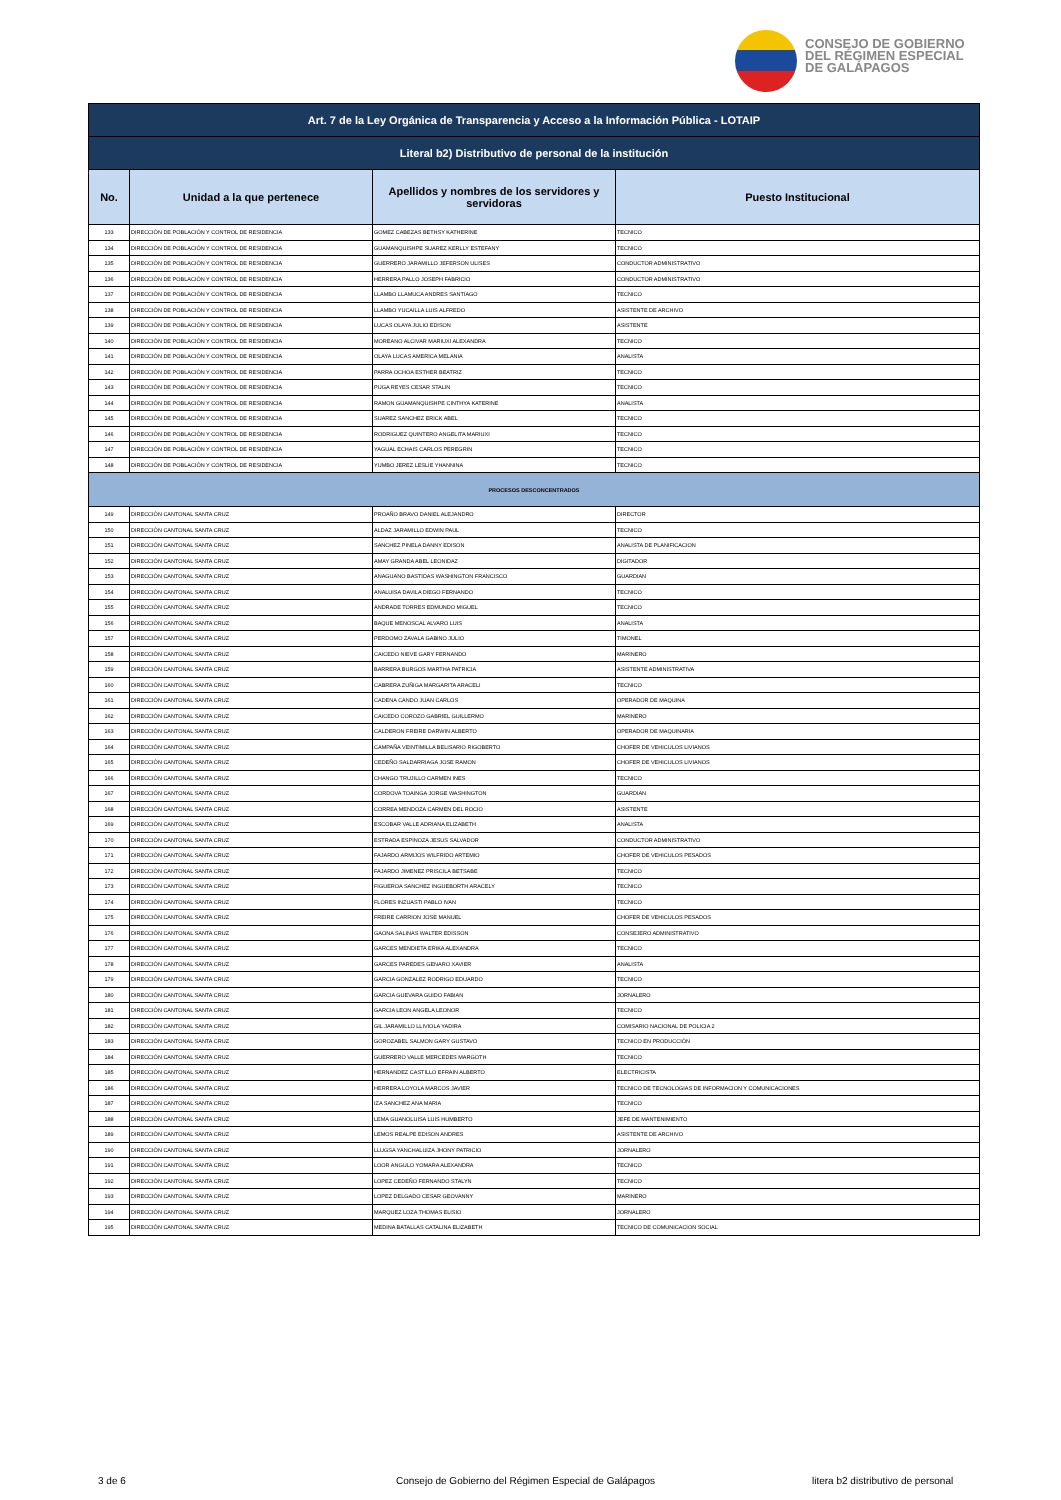CONSEJO DE GOBIERNO
DEL RÉGIMEN ESPECIAL
DE GALÁPAGOS
| Art. 7 de la Ley Orgánica de Transparencia y Acceso a la Información Pública - LOTAIP | | | |
| --- | --- | --- | --- |
| Literal b2) Distributivo de personal de la institución | | | |
| No. | Unidad a la que pertenece | Apellidos y nombres de los servidores y servidoras | Puesto Institucional |
| 133 | DIRECCIÓN DE POBLACIÓN Y CONTROL DE RESIDENCIA | GOMEZ CABEZAS BETHSY KATHERINE | TECNICO |
| 134 | DIRECCIÓN DE POBLACIÓN Y CONTROL DE RESIDENCIA | GUAMANQUISHPE SUAREZ KERLLY ESTEFANY | TECNICO |
| 135 | DIRECCIÓN DE POBLACIÓN Y CONTROL DE RESIDENCIA | GUERRERO JARAMILLO JEFERSON ULISES | CONDUCTOR ADMINISTRATIVO |
| 136 | DIRECCIÓN DE POBLACIÓN Y CONTROL DE RESIDENCIA | HERRERA PALLO JOSEPH FABRICIO | CONDUCTOR ADMINISTRATIVO |
| 137 | DIRECCIÓN DE POBLACIÓN Y CONTROL DE RESIDENCIA | LLAMBO LLAMUCA ANDRES SANTIAGO | TECNICO |
| 138 | DIRECCIÓN DE POBLACIÓN Y CONTROL DE RESIDENCIA | LLAMBO YUCAILLA LUIS ALFREDO | ASISTENTE DE ARCHIVO |
| 139 | DIRECCIÓN DE POBLACIÓN Y CONTROL DE RESIDENCIA | LUCAS OLAYA JULIO EDISON | ASISTENTE |
| 140 | DIRECCIÓN DE POBLACIÓN Y CONTROL DE RESIDENCIA | MOREANO ALCIVAR MARIUXI ALEXANDRA | TECNICO |
| 141 | DIRECCIÓN DE POBLACIÓN Y CONTROL DE RESIDENCIA | OLAYA LUCAS AMERICA MELANIA | ANALISTA |
| 142 | DIRECCIÓN DE POBLACIÓN Y CONTROL DE RESIDENCIA | PARRA OCHOA ESTHER BEATRIZ | TECNICO |
| 143 | DIRECCIÓN DE POBLACIÓN Y CONTROL DE RESIDENCIA | PUGA REYES CESAR STALIN | TECNICO |
| 144 | DIRECCIÓN DE POBLACIÓN Y CONTROL DE RESIDENCIA | RAMON GUAMANQUISHPE CINTHYA KATERINE | ANALISTA |
| 145 | DIRECCIÓN DE POBLACIÓN Y CONTROL DE RESIDENCIA | SUAREZ SANCHEZ ERICK ABEL | TECNICO |
| 146 | DIRECCIÓN DE POBLACIÓN Y CONTROL DE RESIDENCIA | RODRIGUEZ QUINTERO ANGELITA MARIUXI | TECNICO |
| 147 | DIRECCIÓN DE POBLACIÓN Y CONTROL DE RESIDENCIA | YAGUAL ECHAIS CARLOS PEREGRIN | TECNICO |
| 148 | DIRECCIÓN DE POBLACIÓN Y CONTROL DE RESIDENCIA | YUMBO JEREZ LESLIE YHANNINA | TECNICO |
| PROCESOS DESCONCENTRADOS | | | |
| 149 | DIRECCIÓN CANTONAL SANTA CRUZ | PROAÑO BRAVO DANIEL ALEJANDRO | DIRECTOR |
| 150 | DIRECCIÓN CANTONAL SANTA CRUZ | ALDAZ JARAMILLO EDWIN PAUL | TECNICO |
| 151 | DIRECCIÓN CANTONAL SANTA CRUZ | SANCHEZ PINELA DANNY EDISON | ANALISTA DE PLANIFICACION |
| 152 | DIRECCIÓN CANTONAL SANTA CRUZ | AMAY GRANDA ABEL LEONIDAZ | DIGITADOR |
| 153 | DIRECCIÓN CANTONAL SANTA CRUZ | ANAGUANO BASTIDAS WASHINGTON FRANCISCO | GUARDIAN |
| 154 | DIRECCIÓN CANTONAL SANTA CRUZ | ANALUISA DAVILA DIEGO FERNANDO | TECNICO |
| 155 | DIRECCIÓN CANTONAL SANTA CRUZ | ANDRADE TORRES EDMUNDO MIGUEL | TECNICO |
| 156 | DIRECCIÓN CANTONAL SANTA CRUZ | BAQUE MENOSCAL ALVARO LUIS | ANALISTA |
| 157 | DIRECCIÓN CANTONAL SANTA CRUZ | PERDOMO ZAVALA GABINO JULIO | TIMONEL |
| 158 | DIRECCIÓN CANTONAL SANTA CRUZ | CAICEDO NIEVE GARY FERNANDO | MARINERO |
| 159 | DIRECCIÓN CANTONAL SANTA CRUZ | BARRERA BURGOS MARTHA PATRICIA | ASISTENTE ADMINISTRATIVA |
| 160 | DIRECCIÓN CANTONAL SANTA CRUZ | CABRERA ZUÑIGA MARGARITA ARACELI | TECNICO |
| 161 | DIRECCIÓN CANTONAL SANTA CRUZ | CADENA CANDO JUAN CARLOS | OPERADOR DE MAQUINA |
| 162 | DIRECCIÓN CANTONAL SANTA CRUZ | CAICEDO COROZO GABRIEL GUILLERMO | MARINERO |
| 163 | DIRECCIÓN CANTONAL SANTA CRUZ | CALDERON FREIRE DARWIN ALBERTO | OPERADOR DE MAQUINARIA |
| 164 | DIRECCIÓN CANTONAL SANTA CRUZ | CAMPAÑA VEINTIMILLA BELISARIO RIGOBERTO | CHOFER DE VEHICULOS LIVIANOS |
| 165 | DIRECCIÓN CANTONAL SANTA CRUZ | CEDEÑO SALDARRIAGA JOSE RAMON | CHOFER DE VEHICULOS LIVIANOS |
| 166 | DIRECCIÓN CANTONAL SANTA CRUZ | CHANGO TRUJILLO CARMEN INES | TECNICO |
| 167 | DIRECCIÓN CANTONAL SANTA CRUZ | CORDOVA TOAINGA JORGE WASHINGTON | GUARDIAN |
| 168 | DIRECCIÓN CANTONAL SANTA CRUZ | CORREA MENDOZA CARMEN DEL ROCIO | ASISTENTE |
| 169 | DIRECCIÓN CANTONAL SANTA CRUZ | ESCOBAR VALLE ADRIANA ELIZABETH | ANALISTA |
| 170 | DIRECCIÓN CANTONAL SANTA CRUZ | ESTRADA ESPINOZA JESUS SALVADOR | CONDUCTOR ADMINISTRATIVO |
| 171 | DIRECCIÓN CANTONAL SANTA CRUZ | FAJARDO ARMIJOS WILFRIDO ARTEMIO | CHOFER DE VEHICULOS PESADOS |
| 172 | DIRECCIÓN CANTONAL SANTA CRUZ | FAJARDO JIMENEZ PRISCILA BETSABE | TECNICO |
| 173 | DIRECCIÓN CANTONAL SANTA CRUZ | FIGUEROA SANCHEZ INGUEBORTH ARACELY | TECNICO |
| 174 | DIRECCIÓN CANTONAL SANTA CRUZ | FLORES INZUASTI PABLO IVAN | TECNICO |
| 175 | DIRECCIÓN CANTONAL SANTA CRUZ | FREIRE CARRION JOSE MANUEL | CHOFER DE VEHICULOS PESADOS |
| 176 | DIRECCIÓN CANTONAL SANTA CRUZ | GAONA SALINAS WALTER EDISSON | CONSEJERO ADMINISTRATIVO |
| 177 | DIRECCIÓN CANTONAL SANTA CRUZ | GARCES MENDIETA ERIKA ALEXANDRA | TECNICO |
| 178 | DIRECCIÓN CANTONAL SANTA CRUZ | GARCES PAREDES GENARO XAVIER | ANALISTA |
| 179 | DIRECCIÓN CANTONAL SANTA CRUZ | GARCIA GONZALEZ RODRIGO EDUARDO | TECNICO |
| 180 | DIRECCIÓN CANTONAL SANTA CRUZ | GARCIA GUEVARA GUIDO FABIAN | JORNALERO |
| 181 | DIRECCIÓN CANTONAL SANTA CRUZ | GARCIA LEON ANGELA LEONOR | TECNICO |
| 182 | DIRECCIÓN CANTONAL SANTA CRUZ | GIL JARAMILLO LLIVIOLA YADIRA | COMISARIO NACIONAL DE POLICIA 2 |
| 183 | DIRECCIÓN CANTONAL SANTA CRUZ | GOROZABEL SALMON GARY GUSTAVO | TECNICO EN PRODUCCIÓN |
| 184 | DIRECCIÓN CANTONAL SANTA CRUZ | GUERRERO VALLE MERCEDES MARGOTH | TECNICO |
| 185 | DIRECCIÓN CANTONAL SANTA CRUZ | HERNANDEZ CASTILLO EFRAIN ALBERTO | ELECTRICISTA |
| 186 | DIRECCIÓN CANTONAL SANTA CRUZ | HERRERA LOYOLA MARCOS JAVIER | TECNICO DE TECNOLOGIAS DE INFORMACION Y COMUNICACIONES |
| 187 | DIRECCIÓN CANTONAL SANTA CRUZ | IZA SANCHEZ ANA MARIA | TECNICO |
| 188 | DIRECCIÓN CANTONAL SANTA CRUZ | LEMA GUANOLUISA LUIS HUMBERTO | JEFE DE MANTENIMIENTO |
| 189 | DIRECCIÓN CANTONAL SANTA CRUZ | LEMOS REALPE EDISON ANDRES | ASISTENTE DE ARCHIVO |
| 190 | DIRECCIÓN CANTONAL SANTA CRUZ | LLUGSA YANCHALUIZA JHONY PATRICIO | JORNALERO |
| 191 | DIRECCIÓN CANTONAL SANTA CRUZ | LOOR ANGULO YOMARA ALEXANDRA | TECNICO |
| 192 | DIRECCIÓN CANTONAL SANTA CRUZ | LOPEZ CEDEÑO FERNANDO STALYN | TECNICO |
| 193 | DIRECCIÓN CANTONAL SANTA CRUZ | LOPEZ DELGADO CESAR GEOVANNY | MARINERO |
| 194 | DIRECCIÓN CANTONAL SANTA CRUZ | MARQUEZ LOZA THOMAS ELISIO | JORNALERO |
| 195 | DIRECCIÓN CANTONAL SANTA CRUZ | MEDINA BATALLAS CATALINA ELIZABETH | TECNICO DE COMUNICACION SOCIAL |
3 de 6
Consejo de Gobierno del Régimen Especial de Galápagos
litera b2 distributivo de personal